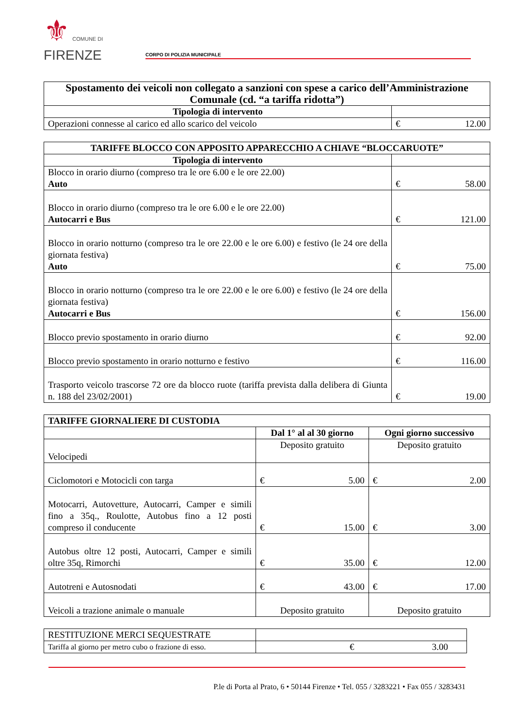⚜ COMUNE DI
FIRENZE
CORPO DI POLIZIA MUNICIPALE
| Spostamento dei veicoli non collegato a sanzioni con spese a carico dell’Amministrazione Comunale (cd. “a tariffa ridotta”) | |
| --- | --- |
| Tipologia di intervento | |
| Operazioni connesse al carico ed allo scarico del veicolo | € 12.00 |
| TARIFFE BLOCCO CON APPOSITO APPARECCHIO A CHIAVE “BLOCCARUOTE” | |
| --- | --- |
| Tipologia di intervento | |
| Blocco in orario diurno (compreso tra le ore 6.00 e le ore 22.00) Auto | € 58.00 |
| Blocco in orario diurno (compreso tra le ore 6.00 e le ore 22.00) Autocarri e Bus | € 121.00 |
| Blocco in orario notturno (compreso tra le ore 22.00 e le ore 6.00) e festivo (le 24 ore della giornata festiva) Auto | € 75.00 |
| Blocco in orario notturno (compreso tra le ore 22.00 e le ore 6.00) e festivo (le 24 ore della giornata festiva) Autocarri e Bus | € 156.00 |
| Blocco previo spostamento in orario diurno | € 92.00 |
| Blocco previo spostamento in orario notturno e festivo | € 116.00 |
| Trasporto veicolo trascorse 72 ore da blocco ruote (tariffa prevista dalla delibera di Giunta n. 188 del 23/02/2001) | € 19.00 |
| TARIFFE GIORNALIERE DI CUSTODIA | | |
| --- | --- | --- |
| | Dal 1° al al 30 giorno | Ogni giorno successivo |
| Velocipedi | Deposito gratuito | Deposito gratuito |
| Ciclomotori e Motocicli con targa | € 5.00 | € 2.00 |
| Motocarri, Autovetture, Autocarri, Camper e simili fino a 35q., Roulotte, Autobus fino a 12 posti compreso il conducente | € 15.00 | € 3.00 |
| Autobus oltre 12 posti, Autocarri, Camper e simili oltre 35q, Rimorchi | € 35.00 | € 12.00 |
| Autotreni e Autosnodati | € 43.00 | € 17.00 |
| Veicoli a trazione animale o manuale | Deposito gratuito | Deposito gratuito |
| RESTITUZIONE MERCI SEQUESTRATE | |
| Tariffa al giorno per metro cubo o frazione di esso. | € 3.00 |
P.le di Porta al Prato, 6 • 50144 Firenze • Tel. 055 / 3283221 • Fax 055 / 3283431